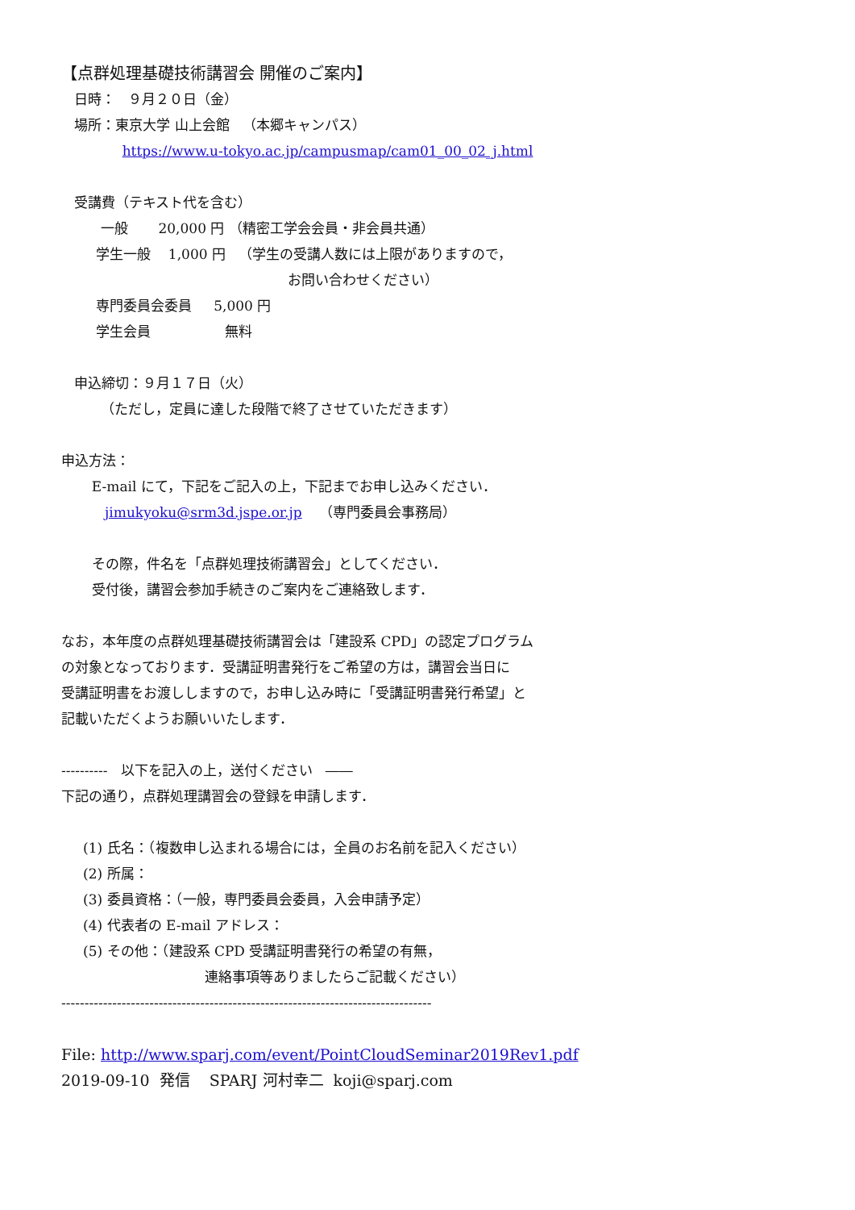【点群処理基礎技術講習会 開催のご案内】
日時： ９月２０日（金）
場所：東京大学 山上会館 （本郷キャンパス）
https://www.u-tokyo.ac.jp/campusmap/cam01_00_02_j.html
受講費（テキスト代を含む）
一般 20,000 円 （精密工学会会員・非会員共通）
学生一般 1,000 円 （学生の受講人数には上限がありますので，
お問い合わせください）
専門委員会委員 5,000 円
学生会員 無料
申込締切：９月１７日（火）
（ただし，定員に達した段階で終了させていただきます）
申込方法：
E-mail にて，下記をご記入の上，下記までお申し込みください．
jimukyoku@srm3d.jspe.or.jp （専門委員会事務局）
その際，件名を「点群処理技術講習会」としてください．
受付後，講習会参加手続きのご案内をご連絡致します．
なお，本年度の点群処理基礎技術講習会は「建設系 CPD」の認定プログラム
の対象となっております．受講証明書発行をご希望の方は，講習会当日に
受講証明書をお渡ししますので，お申し込み時に「受講証明書発行希望」と
記載いただくようお願いいたします．
---------- 以下を記入の上，送付ください ――
下記の通り，点群処理講習会の登録を申請します．
(1) 氏名：（複数申し込まれる場合には，全員のお名前を記入ください）
(2) 所属：
(3) 委員資格：（一般，専門委員会委員，入会申請予定）
(4) 代表者の E-mail アドレス：
(5) その他：（建設系 CPD 受講証明書発行の希望の有無，
連絡事項等ありましたらご記載ください）
--------------------------------------------------------------------------------
File: http://www.sparj.com/event/PointCloudSeminar2019Rev1.pdf
2019-09-10 発信 SPARJ 河村幸二 koji@sparj.com